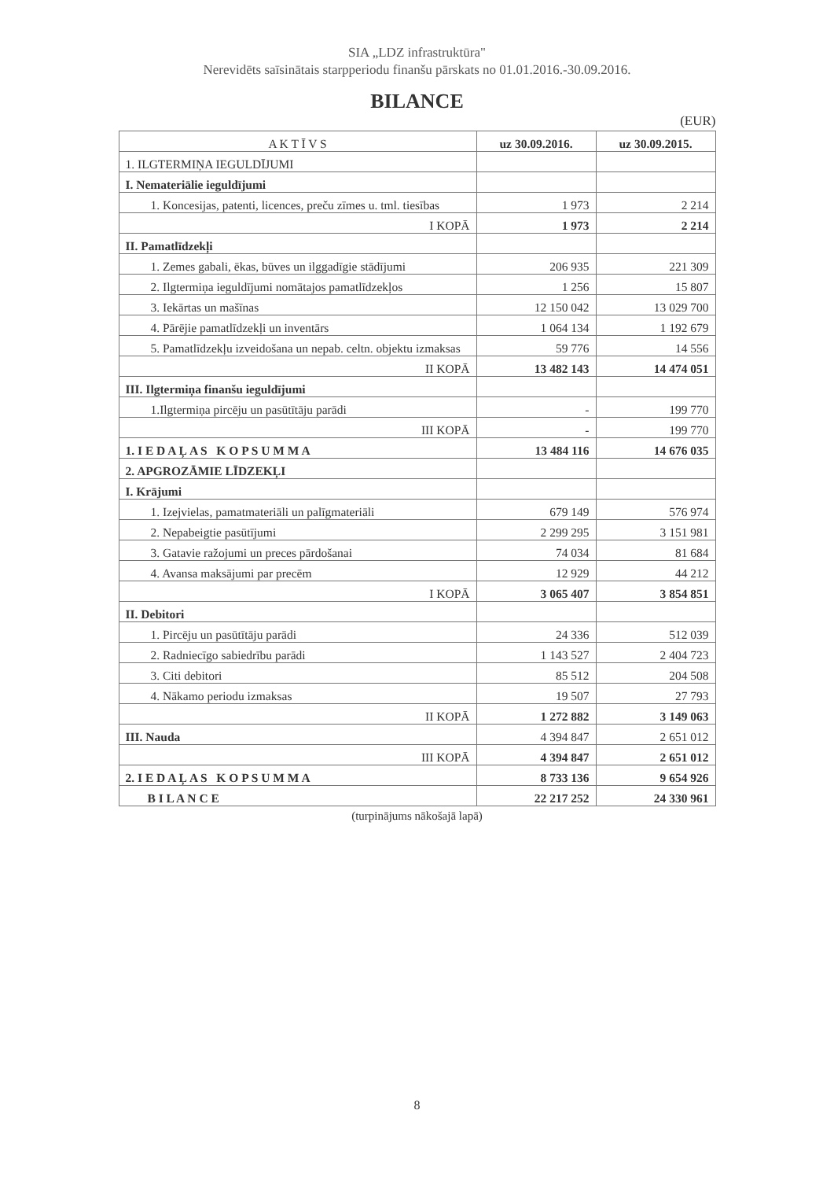SIA „LDZ infrastruktūra"
Nerevidēts saīsinātais starpperiodu finanšu pārskats no 01.01.2016.-30.09.2016.
BILANCE
(EUR)
| A K T Ī V S | uz 30.09.2016. | uz 30.09.2015. |
| --- | --- | --- |
| 1. ILGTERMIŅA IEGULDĪJUMI | | |
| I. Nemateriālie ieguldījumi | | |
| 1. Koncesijas, patenti, licences, preču zīmes u. tml. tiesības | 1 973 | 2 214 |
| I KOPĀ | 1 973 | 2 214 |
| II. Pamatlīdzekļi | | |
| 1. Zemes gabali, ēkas, būves un ilggadīgie stādījumi | 206 935 | 221 309 |
| 2. Ilgtermiņa ieguldījumi nomātajos pamatlīdzekļos | 1 256 | 15 807 |
| 3. Iekārtas un mašīnas | 12 150 042 | 13 029 700 |
| 4. Pārējie pamatlīdzekļi un inventārs | 1 064 134 | 1 192 679 |
| 5. Pamatlīdzekļu izveidošana un nepab. celtn. objektu izmaksas | 59 776 | 14 556 |
| II KOPĀ | 13 482 143 | 14 474 051 |
| III. Ilgtermiņa finanšu ieguldījumi | | |
| 1.Ilgtermiņa pircēju un pasūtītāju parādi | - | 199 770 |
| III KOPĀ | - | 199 770 |
| 1. I E D A Ļ A S K O P S U M M A | 13 484 116 | 14 676 035 |
| 2. APGROZĀMIE LĪDZEKĻI | | |
| I. Krājumi | | |
| 1. Izejvielas, pamatmateriāli un palīgmateriāli | 679 149 | 576 974 |
| 2. Nepabeigtie pasūtījumi | 2 299 295 | 3 151 981 |
| 3. Gatavie ražojumi un preces pārdošanai | 74 034 | 81 684 |
| 4. Avansa maksājumi par precēm | 12 929 | 44 212 |
| I KOPĀ | 3 065 407 | 3 854 851 |
| II. Debitori | | |
| 1. Pircēju un pasūtītāju parādi | 24 336 | 512 039 |
| 2. Radniecīgo sabiedrību parādi | 1 143 527 | 2 404 723 |
| 3. Citi debitori | 85 512 | 204 508 |
| 4. Nākamo periodu izmaksas | 19 507 | 27 793 |
| II KOPĀ | 1 272 882 | 3 149 063 |
| III. Nauda | 4 394 847 | 2 651 012 |
| III KOPĀ | 4 394 847 | 2 651 012 |
| 2. I E D A Ļ A S K O P S U M M A | 8 733 136 | 9 654 926 |
| B I L A N C E | 22 217 252 | 24 330 961 |
(turpinājums nākošajā lapā)
8